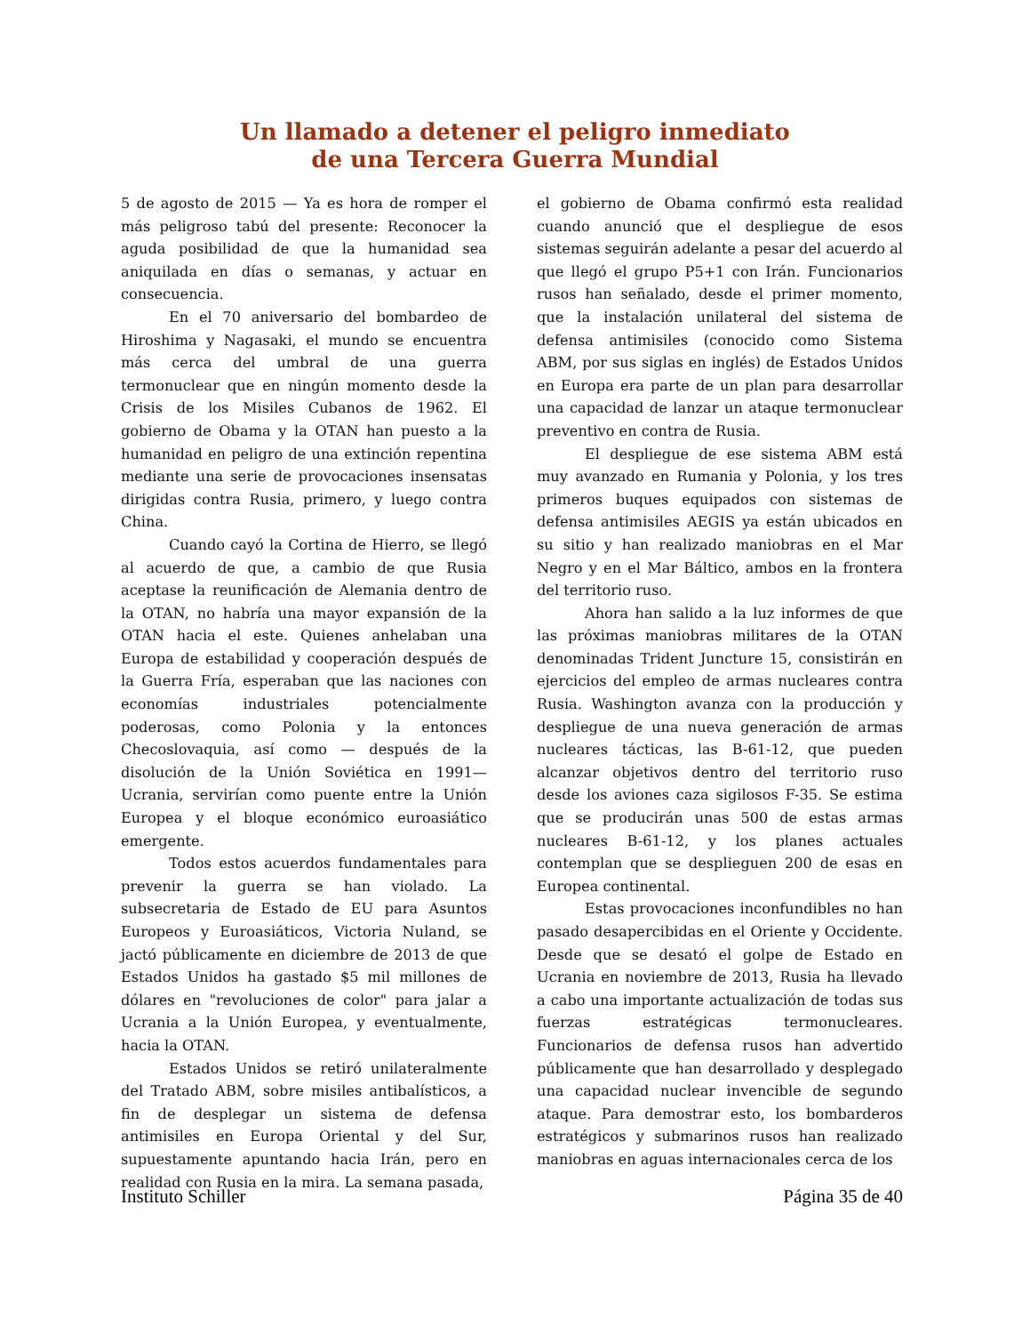Un llamado a detener el peligro inmediato
de una Tercera Guerra Mundial
5 de agosto de 2015 — Ya es hora de romper el más peligroso tabú del presente: Reconocer la aguda posibilidad de que la humanidad sea aniquilada en días o semanas, y actuar en consecuencia.
En el 70 aniversario del bombardeo de Hiroshima y Nagasaki, el mundo se encuentra más cerca del umbral de una guerra termonuclear que en ningún momento desde la Crisis de los Misiles Cubanos de 1962. El gobierno de Obama y la OTAN han puesto a la humanidad en peligro de una extinción repentina mediante una serie de provocaciones insensatas dirigidas contra Rusia, primero, y luego contra China.
Cuando cayó la Cortina de Hierro, se llegó al acuerdo de que, a cambio de que Rusia aceptase la reunificación de Alemania dentro de la OTAN, no habría una mayor expansión de la OTAN hacia el este. Quienes anhelaban una Europa de estabilidad y cooperación después de la Guerra Fría, esperaban que las naciones con economías industriales potencialmente poderosas, como Polonia y la entonces Checoslovaquia, así como — después de la disolución de la Unión Soviética en 1991— Ucrania, servirían como puente entre la Unión Europea y el bloque económico euroasiático emergente.
Todos estos acuerdos fundamentales para prevenir la guerra se han violado. La subsecretaria de Estado de EU para Asuntos Europeos y Euroasiáticos, Victoria Nuland, se jactó públicamente en diciembre de 2013 de que Estados Unidos ha gastado $5 mil millones de dólares en "revoluciones de color" para jalar a Ucrania a la Unión Europea, y eventualmente, hacia la OTAN.
Estados Unidos se retiró unilateralmente del Tratado ABM, sobre misiles antibalísticos, a fin de desplegar un sistema de defensa antimisiles en Europa Oriental y del Sur, supuestamente apuntando hacia Irán, pero en realidad con Rusia en la mira. La semana pasada,
el gobierno de Obama confirmó esta realidad cuando anunció que el despliegue de esos sistemas seguirán adelante a pesar del acuerdo al que llegó el grupo P5+1 con Irán. Funcionarios rusos han señalado, desde el primer momento, que la instalación unilateral del sistema de defensa antimisiles (conocido como Sistema ABM, por sus siglas en inglés) de Estados Unidos en Europa era parte de un plan para desarrollar una capacidad de lanzar un ataque termonuclear preventivo en contra de Rusia.
El despliegue de ese sistema ABM está muy avanzado en Rumania y Polonia, y los tres primeros buques equipados con sistemas de defensa antimisiles AEGIS ya están ubicados en su sitio y han realizado maniobras en el Mar Negro y en el Mar Báltico, ambos en la frontera del territorio ruso.
Ahora han salido a la luz informes de que las próximas maniobras militares de la OTAN denominadas Trident Juncture 15, consistirán en ejercicios del empleo de armas nucleares contra Rusia. Washington avanza con la producción y despliegue de una nueva generación de armas nucleares tácticas, las B-61-12, que pueden alcanzar objetivos dentro del territorio ruso desde los aviones caza sigilosos F-35. Se estima que se producirán unas 500 de estas armas nucleares B-61-12, y los planes actuales contemplan que se desplieguen 200 de esas en Europea continental.
Estas provocaciones inconfundibles no han pasado desapercibidas en el Oriente y Occidente. Desde que se desató el golpe de Estado en Ucrania en noviembre de 2013, Rusia ha llevado a cabo una importante actualización de todas sus fuerzas estratégicas termonucleares. Funcionarios de defensa rusos han advertido públicamente que han desarrollado y desplegado una capacidad nuclear invencible de segundo ataque. Para demostrar esto, los bombarderos estratégicos y submarinos rusos han realizado maniobras en aguas internacionales cerca de los
Instituto Schiller Página 35 de 40